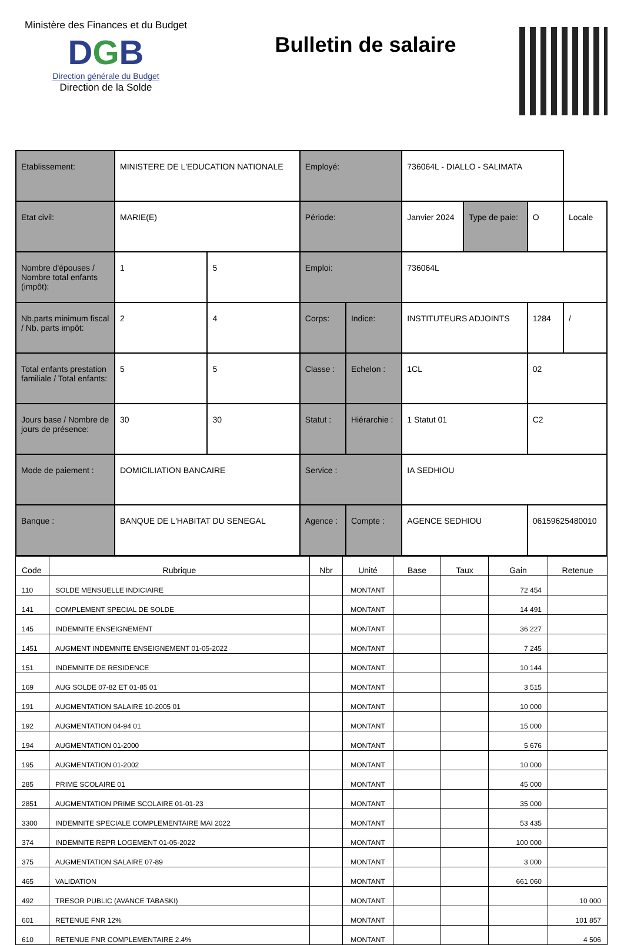Ministère des Finances et du Budget
DGB
Direction générale du Budget
Direction de la Solde
Bulletin de salaire
| Etablissement: | MINISTERE DE L'EDUCATION NATIONALE | | Employé: | | 736064L - DIALLO - SALIMATA | | | |
| Etat civil: | MARIE(E) | | Période: | | Janvier 2024 | Type de paie: | O | Locale |
| Nombre d'épouses / Nombre total enfants (impôt): | 1 | 5 | Emploi: | | 736064L | | | |
| Nb.parts minimum fiscal / Nb. parts impôt: | 2 | 4 | Corps: | Indice: | INSTITUTEURS ADJOINTS | | 1284 | / |
| Total enfants prestation familiale / Total enfants: | 5 | 5 | Classe : | Echelon : | 1CL | | 02 | |
| Jours base / Nombre de jours de présence: | 30 | 30 | Statut : | Hiérarchie : | 1 Statut 01 | | C2 | |
| Mode de paiement : | DOMICILIATION BANCAIRE | | Service : | | IA SEDHIOU | | | |
| Banque : | BANQUE DE L'HABITAT DU SENEGAL | | Agence : | Compte : | AGENCE SEDHIOU | | 06159625480010 | |
| Code | Rubrique | Nbr | Unité | Base | Taux | Gain | Retenue |
| --- | --- | --- | --- | --- | --- | --- | --- |
| 110 | SOLDE MENSUELLE INDICIAIRE | | MONTANT | | | 72 454 | |
| 141 | COMPLEMENT SPECIAL DE SOLDE | | MONTANT | | | 14 491 | |
| 145 | INDEMNITE ENSEIGNEMENT | | MONTANT | | | 36 227 | |
| 1451 | AUGMENT INDEMNITE ENSEIGNEMENT 01-05-2022 | | MONTANT | | | 7 245 | |
| 151 | INDEMNITE DE RESIDENCE | | MONTANT | | | 10 144 | |
| 169 | AUG SOLDE 07-82 ET 01-85 01 | | MONTANT | | | 3 515 | |
| 191 | AUGMENTATION SALAIRE 10-2005 01 | | MONTANT | | | 10 000 | |
| 192 | AUGMENTATION 04-94 01 | | MONTANT | | | 15 000 | |
| 194 | AUGMENTATION 01-2000 | | MONTANT | | | 5 676 | |
| 195 | AUGMENTATION 01-2002 | | MONTANT | | | 10 000 | |
| 285 | PRIME SCOLAIRE 01 | | MONTANT | | | 45 000 | |
| 2851 | AUGMENTATION PRIME SCOLAIRE 01-01-23 | | MONTANT | | | 35 000 | |
| 3300 | INDEMNITE SPECIALE COMPLEMENTAIRE MAI 2022 | | MONTANT | | | 53 435 | |
| 374 | INDEMNITE REPR LOGEMENT 01-05-2022 | | MONTANT | | | 100 000 | |
| 375 | AUGMENTATION SALAIRE 07-89 | | MONTANT | | | 3 000 | |
| 465 | VALIDATION | | MONTANT | | | 661 060 | |
| 492 | TRESOR PUBLIC (AVANCE TABASKI) | | MONTANT | | | | 10 000 |
| 601 | RETENUE FNR 12% | | MONTANT | | | | 101 857 |
| 610 | RETENUE FNR COMPLEMENTAIRE 2.4% | | MONTANT | | | | 4 506 |